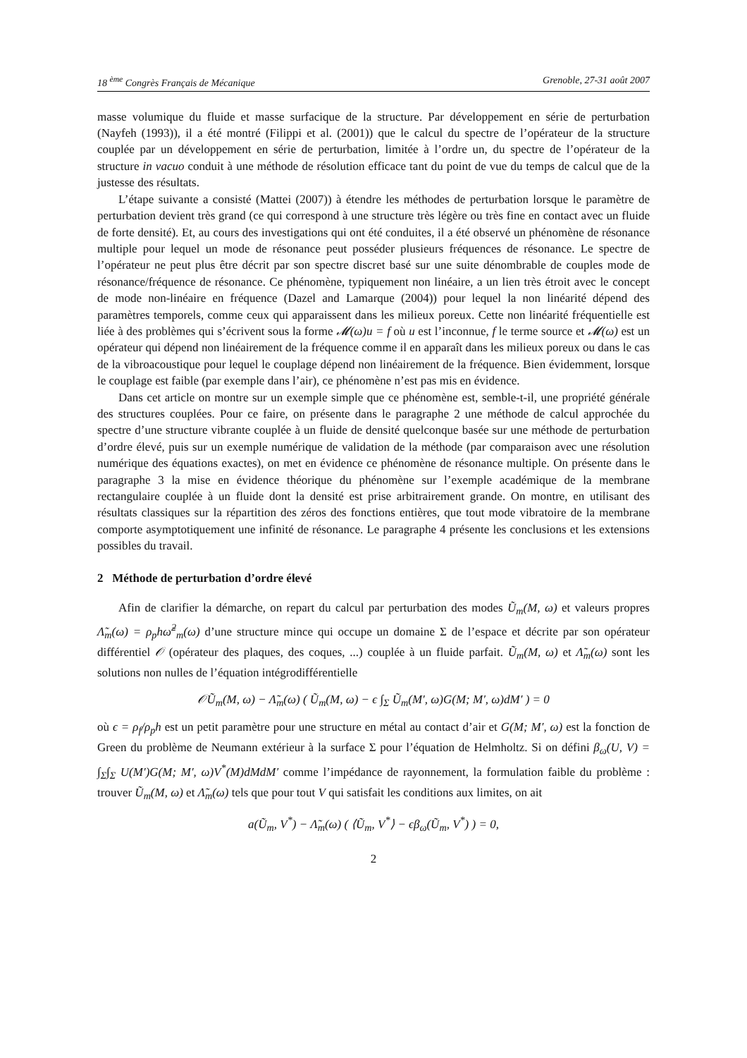18 <sup>ème</sup> Congrès Français de Mécanique Grenoble, 27-31 août 2007
masse volumique du fluide et masse surfacique de la structure. Par développement en série de perturbation (Nayfeh (1993)), il a été montré (Filippi et al. (2001)) que le calcul du spectre de l’opérateur de la structure couplée par un développement en série de perturbation, limitée à l’ordre un, du spectre de l’opérateur de la structure in vacuo conduit à une méthode de résolution efficace tant du point de vue du temps de calcul que de la justesse des résultats.
L’étape suivante a consisté (Mattei (2007)) à étendre les méthodes de perturbation lorsque le paramètre de perturbation devient très grand (ce qui correspond à une structure très légère ou très fine en contact avec un fluide de forte densité). Et, au cours des investigations qui ont été conduites, il a été observé un phénomène de résonance multiple pour lequel un mode de résonance peut posséder plusieurs fréquences de résonance. Le spectre de l’opérateur ne peut plus être décrit par son spectre discret basé sur une suite dénombrable de couples mode de résonance/fréquence de résonance. Ce phénomène, typiquement non linéaire, a un lien très étroit avec le concept de mode non-linéaire en fréquence (Dazel and Lamarque (2004)) pour lequel la non linéarité dépend des paramètres temporels, comme ceux qui apparaissent dans les milieux poreux. Cette non linéarité fréquentielle est liée à des problèmes qui s’écrivent sous la forme 𝓜(ω)u = f où u est l’inconnue, f le terme source et 𝓜(ω) est un opérateur qui dépend non linéairement de la fréquence comme il en apparaît dans les milieux poreux ou dans le cas de la vibroacoustique pour lequel le couplage dépend non linéairement de la fréquence. Bien évidemment, lorsque le couplage est faible (par exemple dans l’air), ce phénomène n’est pas mis en évidence.
Dans cet article on montre sur un exemple simple que ce phénomène est, semble-t-il, une propriété générale des structures couplées. Pour ce faire, on présente dans le paragraphe 2 une méthode de calcul approchée du spectre d’une structure vibrante couplée à un fluide de densité quelconque basée sur une méthode de perturbation d’ordre élevé, puis sur un exemple numérique de validation de la méthode (par comparaison avec une résolution numérique des équations exactes), on met en évidence ce phénomène de résonance multiple. On présente dans le paragraphe 3 la mise en évidence théorique du phénomène sur l’exemple académique de la membrane rectangulaire couplée à un fluide dont la densité est prise arbitrairement grande. On montre, en utilisant des résultats classiques sur la répartition des zéros des fonctions entières, que tout mode vibratoire de la membrane comporte asymptotiquement une infinité de résonance. Le paragraphe 4 présente les conclusions et les extensions possibles du travail.
2 Méthode de perturbation d’ordre élevé
Afin de clarifier la démarche, on repart du calcul par perturbation des modes Ũ<sub>m</sub>(M, ω) et valeurs propres Λ̃<sub>m</sub>(ω) = ρ<sub>p</sub>hω̃<sup>2</sup><sub>m</sub>(ω) d’une structure mince qui occupe un domaine Σ de l’espace et décrite par son opérateur différentiel 𝒪 (opérateur des plaques, des coques, ...) couplée à un fluide parfait. Ũ<sub>m</sub>(M, ω) et Λ̃<sub>m</sub>(ω) sont les solutions non nulles de l’équation intégrodifférentielle
𝒪Ũ<sub>m</sub>(M, ω) − Λ̃<sub>m</sub>(ω) ( Ũ<sub>m</sub>(M, ω) − ϵ ∫<sub>Σ</sub> Ũ<sub>m</sub>(M′, ω)G(M; M′, ω)dM′ ) = 0
où ϵ = ρ<sub>f</sub>/ρ<sub>p</sub>h est un petit paramètre pour une structure en métal au contact d’air et G(M; M′, ω) est la fonction de Green du problème de Neumann extérieur à la surface Σ pour l’équation de Helmholtz. Si on défini β<sub>ω</sub>(U, V) = ∫<sub>Σ</sub>∫<sub>Σ</sub> U(M′)G(M; M′, ω)V<sup>*</sup>(M)dMdM′ comme l’impédance de rayonnement, la formulation faible du problème : trouver Ũ<sub>m</sub>(M, ω) et Λ̃<sub>m</sub>(ω) tels que pour tout V qui satisfait les conditions aux limites, on ait
a(Ũ<sub>m</sub>, V<sup>*</sup>) − Λ̃<sub>m</sub>(ω) ( ⟨Ũ<sub>m</sub>, V<sup>*</sup>⟩ − ϵβ<sub>ω</sub>(Ũ<sub>m</sub>, V<sup>*</sup>) ) = 0,
2